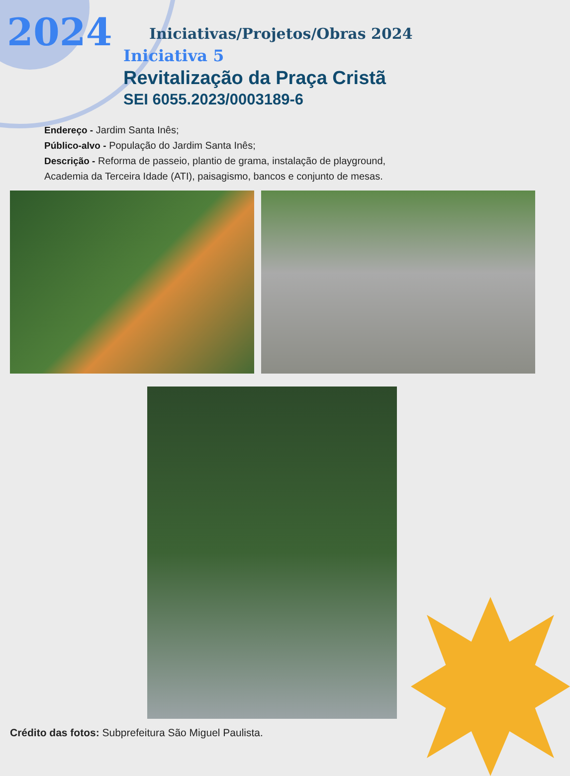2024
Iniciativas/Projetos/Obras 2024
Iniciativa 5
Revitalização da Praça Cristã
SEI 6055.2023/0003189-6
Endereço - Jardim Santa Inês;
Público-alvo - População do Jardim Santa Inês;
Descrição - Reforma de passeio, plantio de grama, instalação de playground,
Academia da Terceira Idade (ATI), paisagismo, bancos e conjunto de mesas.
Crédito das fotos: Subprefeitura São Miguel Paulista.